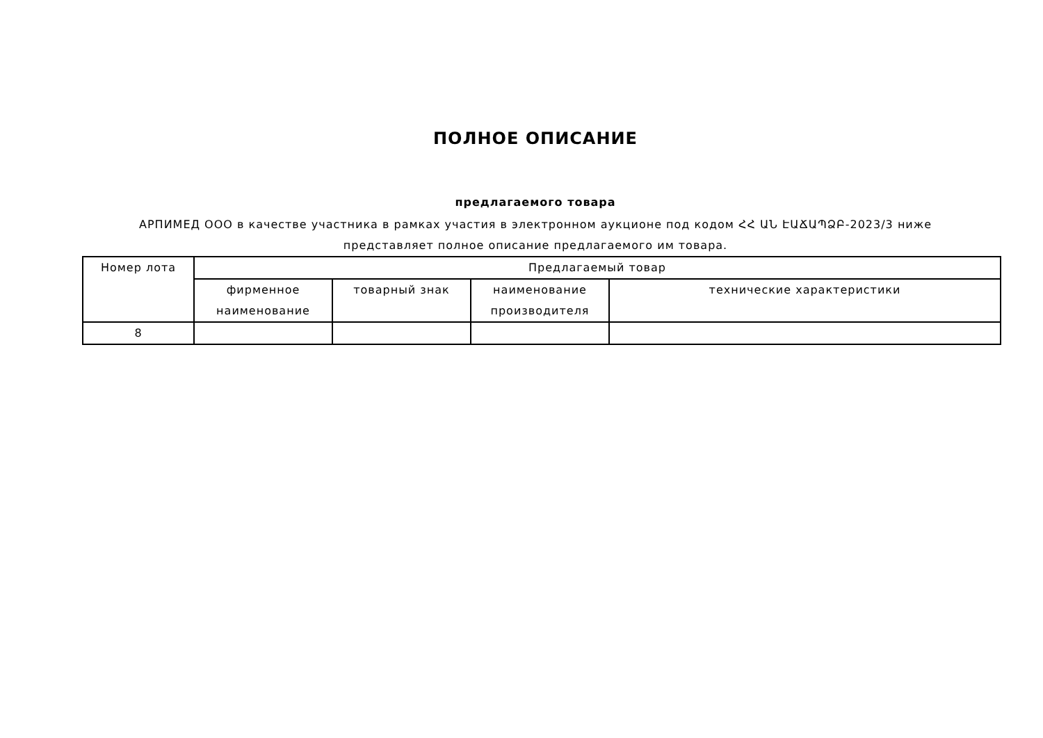ПОЛНОЕ ОПИСАНИЕ
предлагаемого товара
АРПИМЕД ООО в качестве участника в рамках участия в электронном аукционе под кодом ՀՀ ԱՆ ԷԱՃԱՊՁԲ-2023/3 ниже представляет полное описание предлагаемого им товара.
| Номер лота | Предлагаемый товар | | | |
| --- | --- | --- | --- | --- |
| | фирменное наименование | товарный знак | наименование производителя | технические характеристики |
| 8 | | | | |